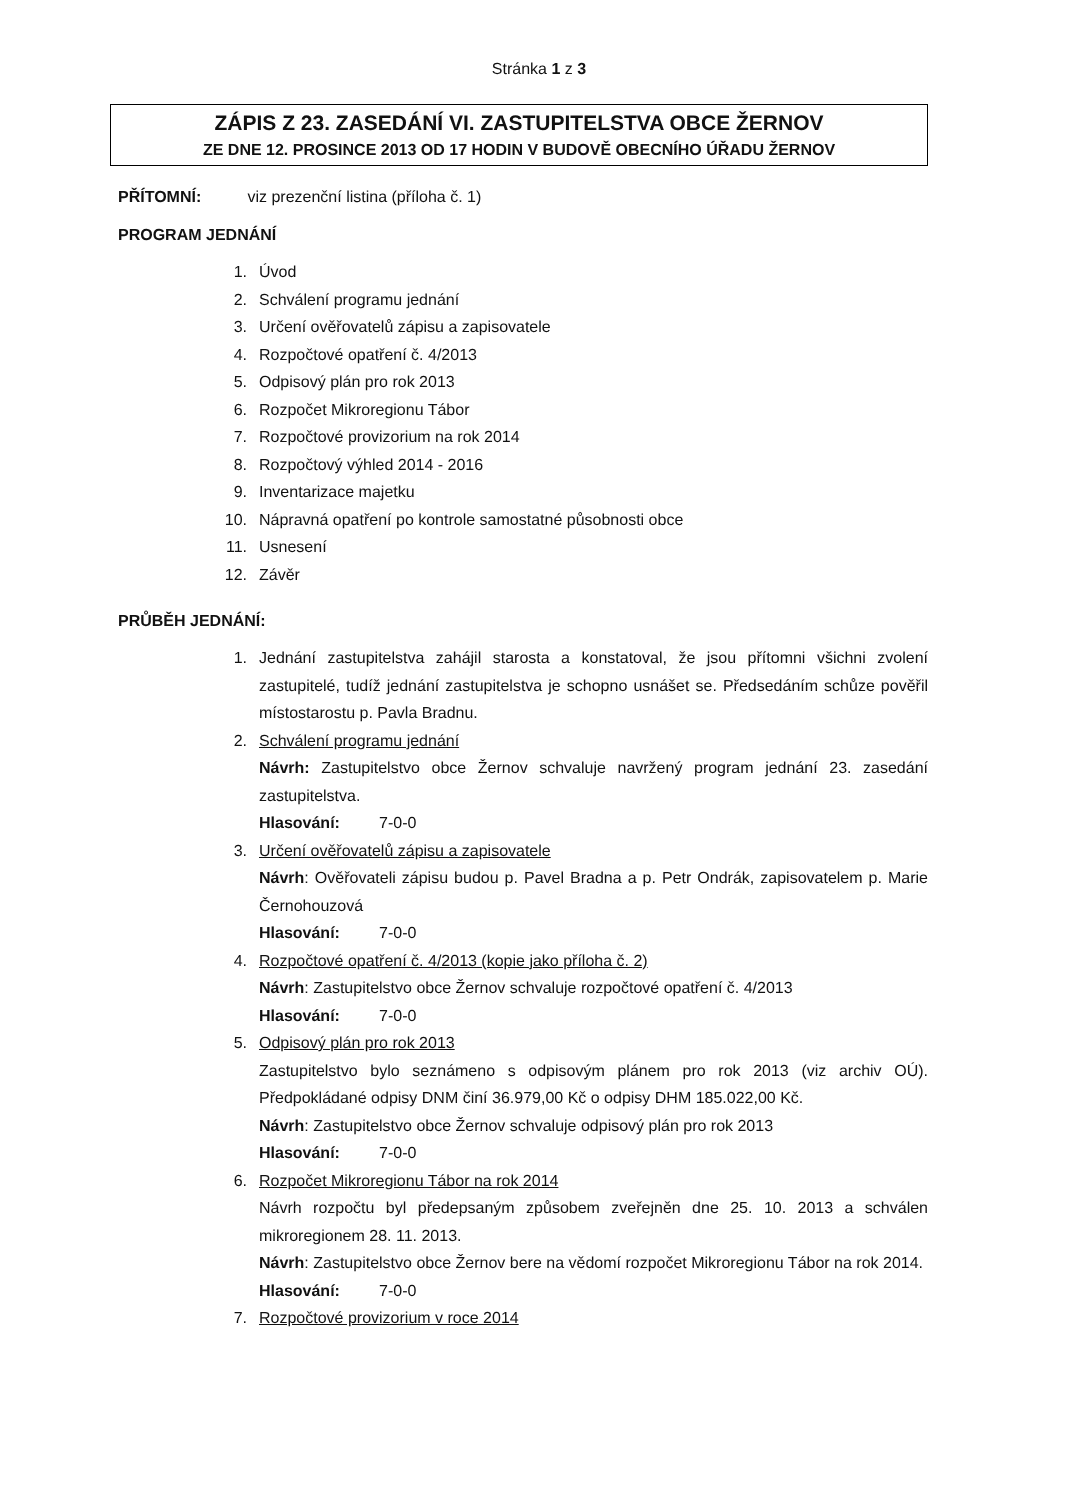Stránka 1 z 3
ZÁPIS Z 23. ZASEDÁNÍ VI. ZASTUPITELSTVA OBCE ŽERNOV
ZE DNE 12. PROSINCE 2013 OD 17 HODIN V BUDOVĚ OBECNÍHO ÚŘADU ŽERNOV
PŘÍTOMNÍ: viz prezenční listina (příloha č. 1)
PROGRAM JEDNÁNÍ
1. Úvod
2. Schválení programu jednání
3. Určení ověřovatelů zápisu a zapisovatele
4. Rozpočtové opatření č. 4/2013
5. Odpisový plán pro rok 2013
6. Rozpočet Mikroregionu Tábor
7. Rozpočtové provizorium na rok 2014
8. Rozpočtový výhled 2014 - 2016
9. Inventarizace majetku
10. Nápravná opatření po kontrole samostatné působnosti obce
11. Usnesení
12. Závěr
PRŮBĚH JEDNÁNÍ:
1. Jednání zastupitelstva zahájil starosta a konstatoval, že jsou přítomni všichni zvolení zastupitelé, tudíž jednání zastupitelstva je schopno usnášet se. Předsedáním schůze pověřil místostarostu p. Pavla Bradnu.
2. Schválení programu jednání
Návrh: Zastupitelstvo obce Žernov schvaluje navržený program jednání 23. zasedání zastupitelstva.
Hlasování: 7-0-0
3. Určení ověřovatelů zápisu a zapisovatele
Návrh: Ověřovateli zápisu budou p. Pavel Bradna a p. Petr Ondrák, zapisovatelem p. Marie Černohouzová
Hlasování: 7-0-0
4. Rozpočtové opatření č. 4/2013 (kopie jako příloha č. 2)
Návrh: Zastupitelstvo obce Žernov schvaluje rozpočtové opatření č. 4/2013
Hlasování: 7-0-0
5. Odpisový plán pro rok 2013
Zastupitelstvo bylo seznámeno s odpisovým plánem pro rok 2013 (viz archiv OÚ). Předpokládané odpisy DNM činí 36.979,00 Kč o odpisy DHM 185.022,00 Kč.
Návrh: Zastupitelstvo obce Žernov schvaluje odpisový plán pro rok 2013
Hlasování: 7-0-0
6. Rozpočet Mikroregionu Tábor na rok 2014
Návrh rozpočtu byl předepsaným způsobem zveřejněn dne 25. 10. 2013 a schválen mikroregionem 28. 11. 2013.
Návrh: Zastupitelstvo obce Žernov bere na vědomí rozpočet Mikroregionu Tábor na rok 2014.
Hlasování: 7-0-0
7. Rozpočtové provizorium v roce 2014